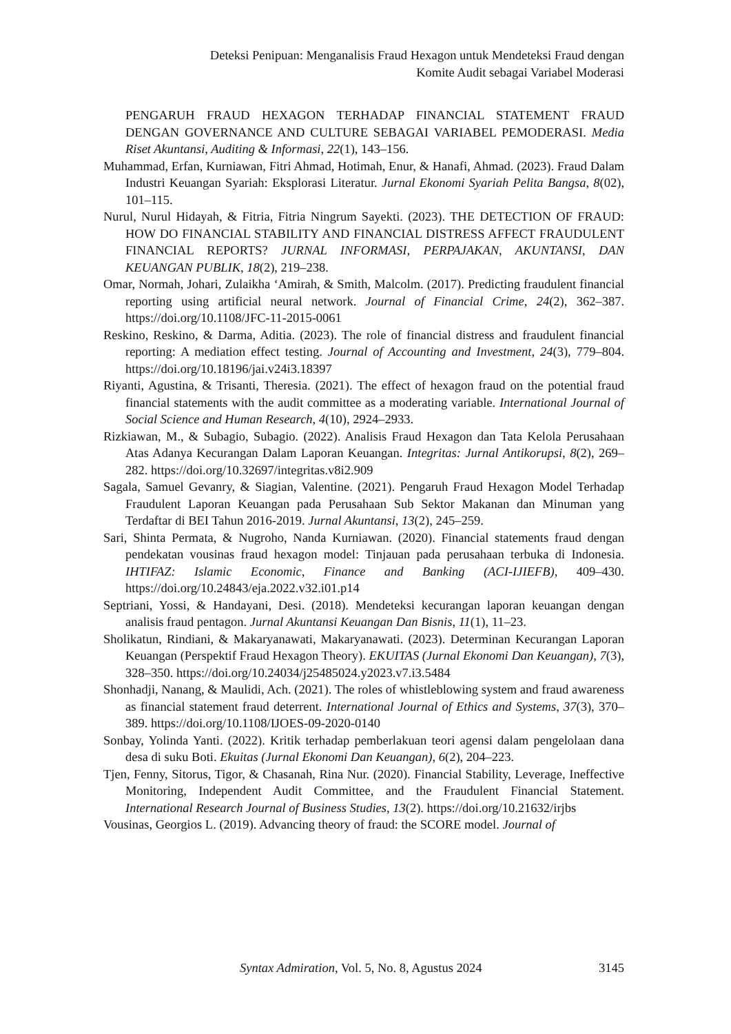Deteksi Penipuan: Menganalisis Fraud Hexagon untuk Mendeteksi Fraud dengan
Komite Audit sebagai Variabel Moderasi
PENGARUH FRAUD HEXAGON TERHADAP FINANCIAL STATEMENT FRAUD DENGAN GOVERNANCE AND CULTURE SEBAGAI VARIABEL PEMODERASI. Media Riset Akuntansi, Auditing & Informasi, 22(1), 143–156.
Muhammad, Erfan, Kurniawan, Fitri Ahmad, Hotimah, Enur, & Hanafi, Ahmad. (2023). Fraud Dalam Industri Keuangan Syariah: Eksplorasi Literatur. Jurnal Ekonomi Syariah Pelita Bangsa, 8(02), 101–115.
Nurul, Nurul Hidayah, & Fitria, Fitria Ningrum Sayekti. (2023). THE DETECTION OF FRAUD: HOW DO FINANCIAL STABILITY AND FINANCIAL DISTRESS AFFECT FRAUDULENT FINANCIAL REPORTS? JURNAL INFORMASI, PERPAJAKAN, AKUNTANSI, DAN KEUANGAN PUBLIK, 18(2), 219–238.
Omar, Normah, Johari, Zulaikha ‘Amirah, & Smith, Malcolm. (2017). Predicting fraudulent financial reporting using artificial neural network. Journal of Financial Crime, 24(2), 362–387. https://doi.org/10.1108/JFC-11-2015-0061
Reskino, Reskino, & Darma, Aditia. (2023). The role of financial distress and fraudulent financial reporting: A mediation effect testing. Journal of Accounting and Investment, 24(3), 779–804. https://doi.org/10.18196/jai.v24i3.18397
Riyanti, Agustina, & Trisanti, Theresia. (2021). The effect of hexagon fraud on the potential fraud financial statements with the audit committee as a moderating variable. International Journal of Social Science and Human Research, 4(10), 2924–2933.
Rizkiawan, M., & Subagio, Subagio. (2022). Analisis Fraud Hexagon dan Tata Kelola Perusahaan Atas Adanya Kecurangan Dalam Laporan Keuangan. Integritas: Jurnal Antikorupsi, 8(2), 269–282. https://doi.org/10.32697/integritas.v8i2.909
Sagala, Samuel Gevanry, & Siagian, Valentine. (2021). Pengaruh Fraud Hexagon Model Terhadap Fraudulent Laporan Keuangan pada Perusahaan Sub Sektor Makanan dan Minuman yang Terdaftar di BEI Tahun 2016-2019. Jurnal Akuntansi, 13(2), 245–259.
Sari, Shinta Permata, & Nugroho, Nanda Kurniawan. (2020). Financial statements fraud dengan pendekatan vousinas fraud hexagon model: Tinjauan pada perusahaan terbuka di Indonesia. IHTIFAZ: Islamic Economic, Finance and Banking (ACI-IJIEFB), 409–430. https://doi.org/10.24843/eja.2022.v32.i01.p14
Septriani, Yossi, & Handayani, Desi. (2018). Mendeteksi kecurangan laporan keuangan dengan analisis fraud pentagon. Jurnal Akuntansi Keuangan Dan Bisnis, 11(1), 11–23.
Sholikatun, Rindiani, & Makaryanawati, Makaryanawati. (2023). Determinan Kecurangan Laporan Keuangan (Perspektif Fraud Hexagon Theory). EKUITAS (Jurnal Ekonomi Dan Keuangan), 7(3), 328–350. https://doi.org/10.24034/j25485024.y2023.v7.i3.5484
Shonhadji, Nanang, & Maulidi, Ach. (2021). The roles of whistleblowing system and fraud awareness as financial statement fraud deterrent. International Journal of Ethics and Systems, 37(3), 370–389. https://doi.org/10.1108/IJOES-09-2020-0140
Sonbay, Yolinda Yanti. (2022). Kritik terhadap pemberlakuan teori agensi dalam pengelolaan dana desa di suku Boti. Ekuitas (Jurnal Ekonomi Dan Keuangan), 6(2), 204–223.
Tjen, Fenny, Sitorus, Tigor, & Chasanah, Rina Nur. (2020). Financial Stability, Leverage, Ineffective Monitoring, Independent Audit Committee, and the Fraudulent Financial Statement. International Research Journal of Business Studies, 13(2). https://doi.org/10.21632/irjbs
Vousinas, Georgios L. (2019). Advancing theory of fraud: the SCORE model. Journal of
Syntax Admiration, Vol. 5, No. 8, Agustus 2024 3145